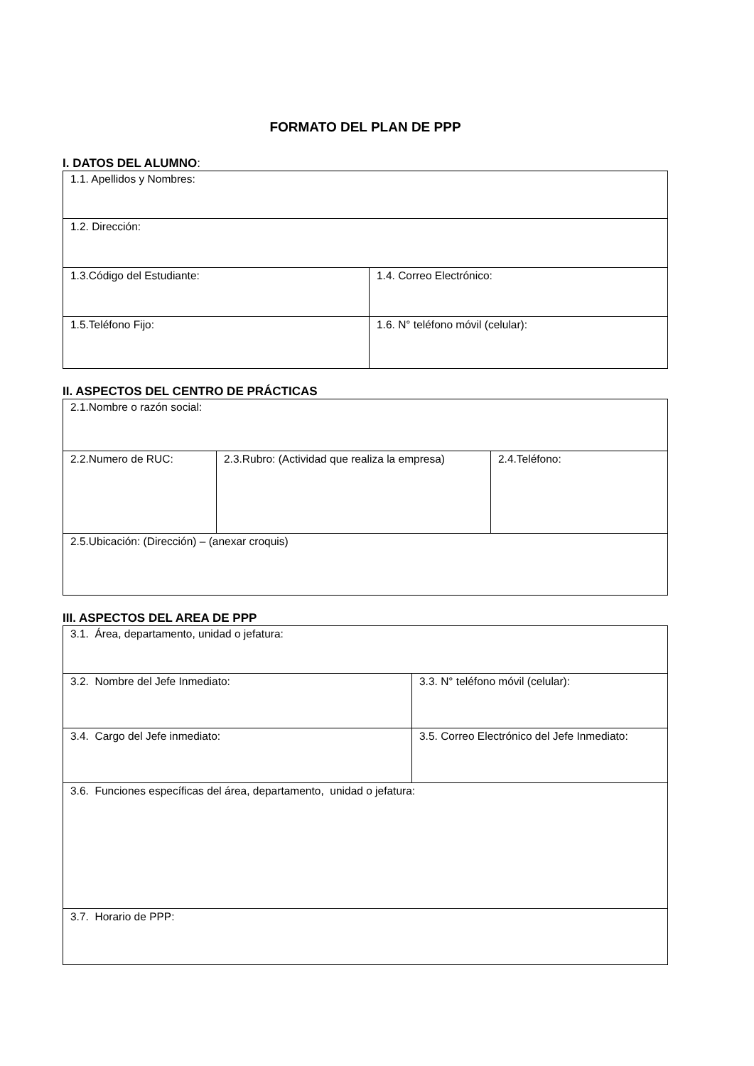FORMATO DEL PLAN DE PPP
I. DATOS DEL ALUMNO:
| 1.1. Apellidos y Nombres: | |
| 1.2. Dirección: | |
| 1.3.Código del Estudiante: | 1.4. Correo Electrónico: |
| 1.5.Teléfono Fijo: | 1.6. N° teléfono móvil (celular): |
II. ASPECTOS DEL CENTRO DE PRÁCTICAS
| 2.1.Nombre o razón social: | | |
| 2.2.Numero de RUC: | 2.3.Rubro: (Actividad que realiza la empresa) | 2.4.Teléfono: |
| 2.5.Ubicación: (Dirección) – (anexar croquis) | | |
III. ASPECTOS DEL AREA DE PPP
| 3.1. Área, departamento, unidad o jefatura: | |
| 3.2. Nombre del Jefe Inmediato: | 3.3. N° teléfono móvil (celular): |
| 3.4. Cargo del Jefe inmediato: | 3.5. Correo Electrónico del Jefe Inmediato: |
| 3.6. Funciones específicas del área, departamento, unidad o jefatura: | |
| 3.7. Horario de PPP: | |